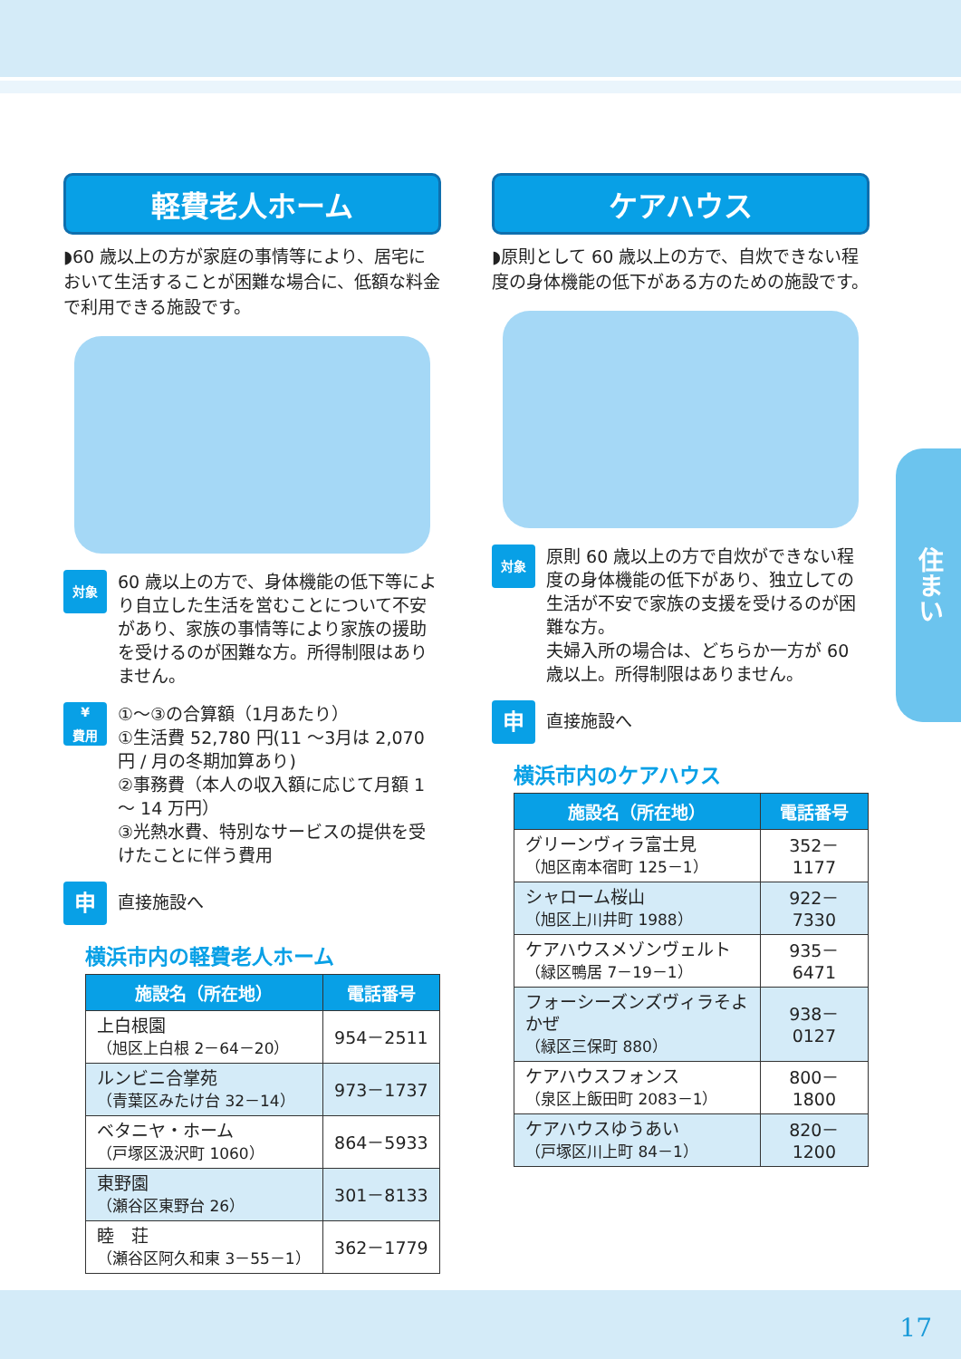軽費老人ホーム
◗60 歳以上の方が家庭の事情等により、居宅において生活することが困難な場合に、低額な料金で利用できる施設です。
対象
60 歳以上の方で、身体機能の低下等により自立した生活を営むことについて不安があり、家族の事情等により家族の援助を受けるのが困難な方。所得制限はありません。
¥
費用
①～③の合算額（1月あたり）
①生活費 52,780 円(11 ～3月は 2,070 円 / 月の冬期加算あり)
②事務費（本人の収入額に応じて月額 1～ 14 万円）
③光熱水費、特別なサービスの提供を受けたことに伴う費用
申
直接施設へ
横浜市内の軽費老人ホーム
| 施設名（所在地） | 電話番号 |
| --- | --- |
| 上白根園 （旭区上白根 2－64－20） | 954－2511 |
| ルンビニ合掌苑 （青葉区みたけ台 32－14） | 973－1737 |
| ベタニヤ・ホーム （戸塚区汲沢町 1060） | 864－5933 |
| 東野園 （瀬谷区東野台 26） | 301－8133 |
| 睦 荘 （瀬谷区阿久和東 3－55－1） | 362－1779 |
ケアハウス
◗原則として 60 歳以上の方で、自炊できない程度の身体機能の低下がある方のための施設です。
対象
原則 60 歳以上の方で自炊ができない程度の身体機能の低下があり、独立しての生活が不安で家族の支援を受けるのが困難な方。
夫婦入所の場合は、どちらか一方が 60 歳以上。所得制限はありません。
申
直接施設へ
横浜市内のケアハウス
| 施設名（所在地） | 電話番号 |
| --- | --- |
| グリーンヴィラ富士見 （旭区南本宿町 125－1） | 352－1177 |
| シャローム桜山 （旭区上川井町 1988） | 922－7330 |
| ケアハウスメゾンヴェルト （緑区鴨居 7－19－1） | 935－6471 |
| フォーシーズンズヴィラそよかぜ （緑区三保町 880） | 938－0127 |
| ケアハウスフォンス （泉区上飯田町 2083－1） | 800－1800 |
| ケアハウスゆうあい （戸塚区川上町 84－1） | 820－1200 |
住まい
17